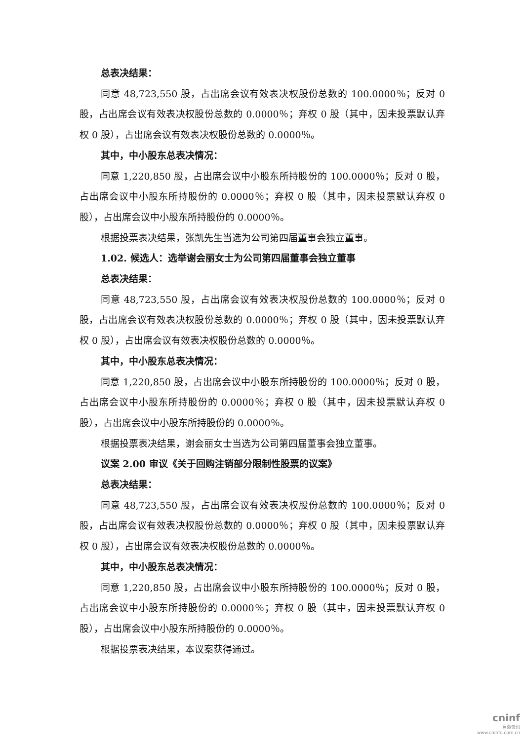总表决结果：
同意 48,723,550 股，占出席会议有效表决权股份总数的 100.0000％；反对 0 股，占出席会议有效表决权股份总数的 0.0000％；弃权 0 股（其中，因未投票默认弃权 0 股），占出席会议有效表决权股份总数的 0.0000％。
其中，中小股东总表决情况：
同意 1,220,850 股，占出席会议中小股东所持股份的 100.0000％；反对 0 股，占出席会议中小股东所持股份的 0.0000％；弃权 0 股（其中，因未投票默认弃权 0 股），占出席会议中小股东所持股份的 0.0000％。
根据投票表决结果，张凯先生当选为公司第四届董事会独立董事。
1.02. 候选人：选举谢会丽女士为公司第四届董事会独立董事
总表决结果：
同意 48,723,550 股，占出席会议有效表决权股份总数的 100.0000％；反对 0 股，占出席会议有效表决权股份总数的 0.0000％；弃权 0 股（其中，因未投票默认弃权 0 股），占出席会议有效表决权股份总数的 0.0000％。
其中，中小股东总表决情况：
同意 1,220,850 股，占出席会议中小股东所持股份的 100.0000％；反对 0 股，占出席会议中小股东所持股份的 0.0000％；弃权 0 股（其中，因未投票默认弃权 0 股），占出席会议中小股东所持股份的 0.0000％。
根据投票表决结果，谢会丽女士当选为公司第四届董事会独立董事。
议案 2.00 审议《关于回购注销部分限制性股票的议案》
总表决结果：
同意 48,723,550 股，占出席会议有效表决权股份总数的 100.0000％；反对 0 股，占出席会议有效表决权股份总数的 0.0000％；弃权 0 股（其中，因未投票默认弃权 0 股），占出席会议有效表决权股份总数的 0.0000％。
其中，中小股东总表决情况：
同意 1,220,850 股，占出席会议中小股东所持股份的 100.0000％；反对 0 股，占出席会议中小股东所持股份的 0.0000％；弃权 0 股（其中，因未投票默认弃权 0 股），占出席会议中小股东所持股份的 0.0000％。
根据投票表决结果，本议案获得通过。
cninf
巨潮资讯
www.cninfo.com.cn